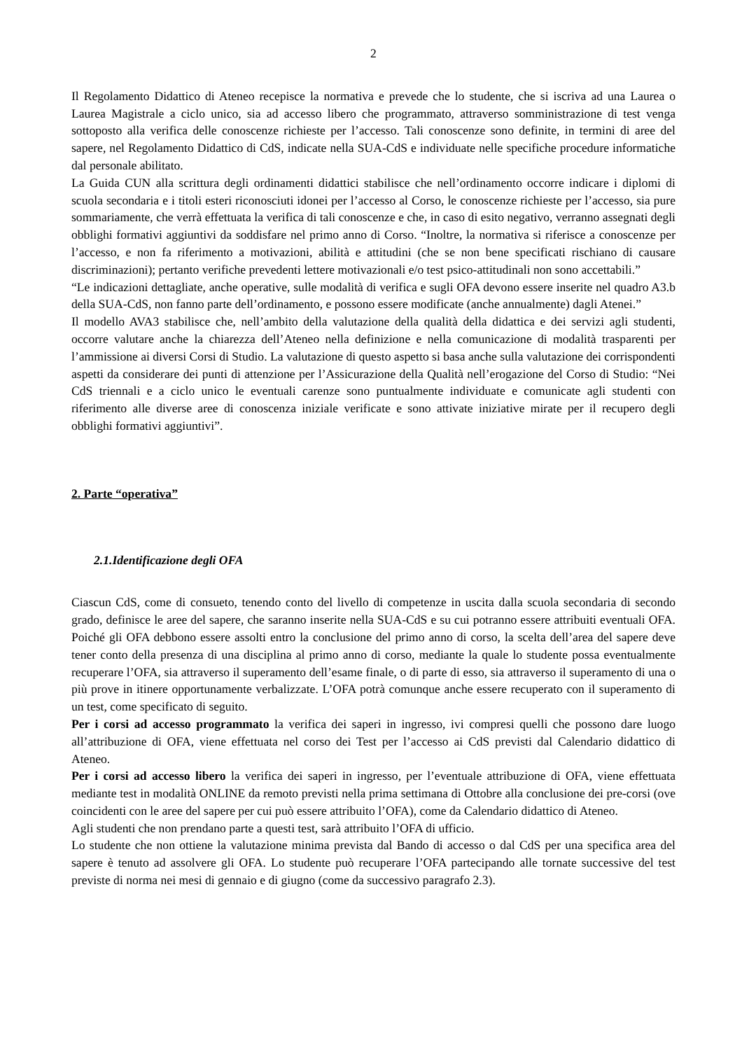2
Il Regolamento Didattico di Ateneo recepisce la normativa e prevede che lo studente, che si iscriva ad una Laurea o Laurea Magistrale a ciclo unico, sia ad accesso libero che programmato, attraverso somministrazione di test venga sottoposto alla verifica delle conoscenze richieste per l’accesso. Tali conoscenze sono definite, in termini di aree del sapere, nel Regolamento Didattico di CdS, indicate nella SUA-CdS e individuate nelle specifiche procedure informatiche dal personale abilitato.
La Guida CUN alla scrittura degli ordinamenti didattici stabilisce che nell’ordinamento occorre indicare i diplomi di scuola secondaria e i titoli esteri riconosciuti idonei per l’accesso al Corso, le conoscenze richieste per l’accesso, sia pure sommariamente, che verrà effettuata la verifica di tali conoscenze e che, in caso di esito negativo, verranno assegnati degli obblighi formativi aggiuntivi da soddisfare nel primo anno di Corso. “Inoltre, la normativa si riferisce a conoscenze per l’accesso, e non fa riferimento a motivazioni, abilità e attitudini (che se non bene specificati rischiano di causare discriminazioni); pertanto verifiche prevedenti lettere motivazionali e/o test psico-attitudinali non sono accettabili.”
“Le indicazioni dettagliate, anche operative, sulle modalità di verifica e sugli OFA devono essere inserite nel quadro A3.b della SUA-CdS, non fanno parte dell’ordinamento, e possono essere modificate (anche annualmente) dagli Atenei.”
Il modello AVA3 stabilisce che, nell’ambito della valutazione della qualità della didattica e dei servizi agli studenti, occorre valutare anche la chiarezza dell’Ateneo nella definizione e nella comunicazione di modalità trasparenti per l’ammissione ai diversi Corsi di Studio. La valutazione di questo aspetto si basa anche sulla valutazione dei corrispondenti aspetti da considerare dei punti di attenzione per l’Assicurazione della Qualità nell’erogazione del Corso di Studio: “Nei CdS triennali e a ciclo unico le eventuali carenze sono puntualmente individuate e comunicate agli studenti con riferimento alle diverse aree di conoscenza iniziale verificate e sono attivate iniziative mirate per il recupero degli obblighi formativi aggiuntivi”.
2. Parte “operativa”
2.1.Identificazione degli OFA
Ciascun CdS, come di consueto, tenendo conto del livello di competenze in uscita dalla scuola secondaria di secondo grado, definisce le aree del sapere, che saranno inserite nella SUA-CdS e su cui potranno essere attribuiti eventuali OFA. Poiché gli OFA debbono essere assolti entro la conclusione del primo anno di corso, la scelta dell’area del sapere deve tener conto della presenza di una disciplina al primo anno di corso, mediante la quale lo studente possa eventualmente recuperare l’OFA, sia attraverso il superamento dell’esame finale, o di parte di esso, sia attraverso il superamento di una o più prove in itinere opportunamente verbalizzate. L’OFA potrà comunque anche essere recuperato con il superamento di un test, come specificato di seguito.
Per i corsi ad accesso programmato la verifica dei saperi in ingresso, ivi compresi quelli che possono dare luogo all’attribuzione di OFA, viene effettuata nel corso dei Test per l’accesso ai CdS previsti dal Calendario didattico di Ateneo.
Per i corsi ad accesso libero la verifica dei saperi in ingresso, per l’eventuale attribuzione di OFA, viene effettuata mediante test in modalità ONLINE da remoto previsti nella prima settimana di Ottobre alla conclusione dei pre-corsi (ove coincidenti con le aree del sapere per cui può essere attribuito l’OFA), come da Calendario didattico di Ateneo.
Agli studenti che non prendano parte a questi test, sarà attribuito l’OFA di ufficio.
Lo studente che non ottiene la valutazione minima prevista dal Bando di accesso o dal CdS per una specifica area del sapere è tenuto ad assolvere gli OFA. Lo studente può recuperare l’OFA partecipando alle tornate successive del test previste di norma nei mesi di gennaio e di giugno (come da successivo paragrafo 2.3).